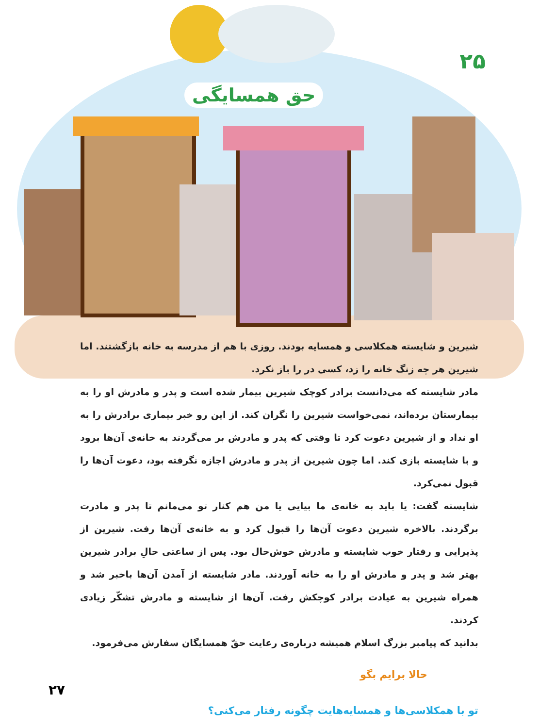۲۵
حق همسایگی
شیرین و شایسته همکلاسی و همسایه بودند. روزی با هم از مدرسه به خانه بازگشتند. اما شیرین هر چه زنگ خانه را زد، کسی در را باز نکرد.
مادر شایسته که می‌دانست برادر کوچک شیرین بیمار شده است و پدر و مادرش او را به بیمارستان برده‌اند، نمی‌خواست شیرین را نگران کند. از این رو خبر بیماری برادرش را به او نداد و از شیرین دعوت کرد تا وقتی که پدر و مادرش بر می‌گردند به خانه‌ی آن‌ها برود و با شایسته بازی کند. اما چون شیرین از پدر و مادرش اجازه نگرفته بود، دعوت آن‌ها را قبول نمی‌کرد.
شایسته گفت: یا باید به خانه‌ی ما بیایی یا من هم کنار تو می‌مانم تا پدر و مادرت برگردند. بالاخره شیرین دعوت آن‌ها را قبول کرد و به خانه‌ی آن‌ها رفت. شیرین از پذیرایی و رفتار خوب شایسته و مادرش خوش‌حال بود. پس از ساعتی حالِ برادر شیرین بهتر شد و پدر و مادرش او را به خانه آوردند. مادر شایسته از آمدن آن‌ها باخبر شد و همراه شیرین به عیادت برادر کوچکش رفت. آن‌ها از شایسته و مادرش تشکّر زیادی کردند.
بدانید که پیامبر بزرگ اسلام همیشه درباره‌ی رعایت حقّ همسایگان سفارش می‌فرمود.
حالا برایم بگو
تو با همکلاسی‌ها و همسایه‌هایت چگونه رفتار می‌کنی؟
۲۷